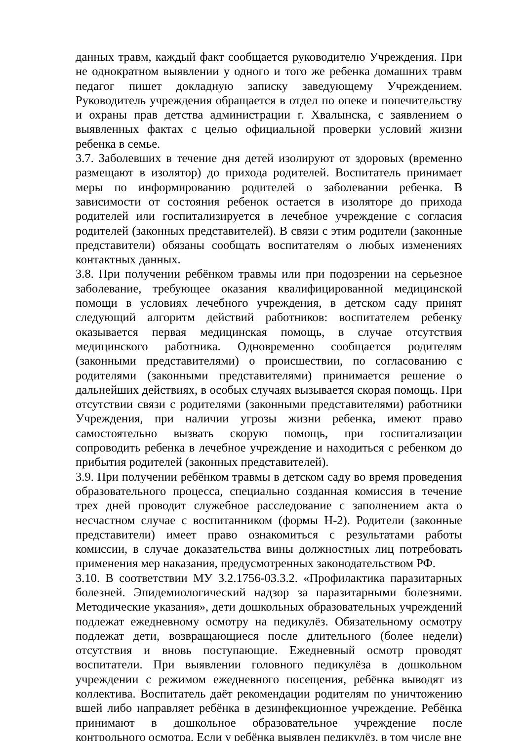данных травм, каждый факт сообщается руководителю Учреждения. При не однократном выявлении у одного и того же ребенка домашних травм педагог пишет докладную записку заведующему Учреждением. Руководитель учреждения обращается в отдел по опеке и попечительству и охраны прав детства администрации г. Хвалынска, с заявлением о выявленных фактах с целью официальной проверки условий жизни ребенка в семье.
3.7. Заболевших в течение дня детей изолируют от здоровых (временно размещают в изолятор) до прихода родителей. Воспитатель принимает меры по информированию родителей о заболевании ребенка. В зависимости от состояния ребенок остается в изоляторе до прихода родителей или госпитализируется в лечебное учреждение с согласия родителей (законных представителей). В связи с этим родители (законные представители) обязаны сообщать воспитателям о любых изменениях контактных данных.
3.8. При получении ребёнком травмы или при подозрении на серьезное заболевание, требующее оказания квалифицированной медицинской помощи в условиях лечебного учреждения, в детском саду принят следующий алгоритм действий работников: воспитателем ребенку оказывается первая медицинская помощь, в случае отсутствия медицинского работника. Одновременно сообщается родителям (законными представителями) о происшествии, по согласованию с родителями (законными представителями) принимается решение о дальнейших действиях, в особых случаях вызывается скорая помощь. При отсутствии связи с родителями (законными представителями) работники Учреждения, при наличии угрозы жизни ребенка, имеют право самостоятельно вызвать скорую помощь, при госпитализации сопроводить ребенка в лечебное учреждение и находиться с ребенком до прибытия родителей (законных представителей).
3.9. При получении ребёнком травмы в детском саду во время проведения образовательного процесса, специально созданная комиссия в течение трех дней проводит служебное расследование с заполнением акта о несчастном случае с воспитанником (формы Н-2). Родители (законные представители) имеет право ознакомиться с результатами работы комиссии, в случае доказательства вины должностных лиц потребовать применения мер наказания, предусмотренных законодательством РФ.
3.10. В соответствии МУ 3.2.1756-03.3.2. «Профилактика паразитарных болезней. Эпидемиологический надзор за паразитарными болезнями. Методические указания», дети дошкольных образовательных учреждений подлежат ежедневному осмотру на педикулёз. Обязательному осмотру подлежат дети, возвращающиеся после длительного (более недели) отсутствия и вновь поступающие. Ежедневный осмотр проводят воспитатели. При выявлении головного педикулёза в дошкольном учреждении с режимом ежедневного посещения, ребёнка выводят из коллектива. Воспитатель даёт рекомендации родителям по уничтожению вшей либо направляет ребёнка в дезинфекционное учреждение. Ребёнка принимают в дошкольное образовательное учреждение после контрольного осмотра. Если у ребёнка выявлен педикулёз, в том числе вне